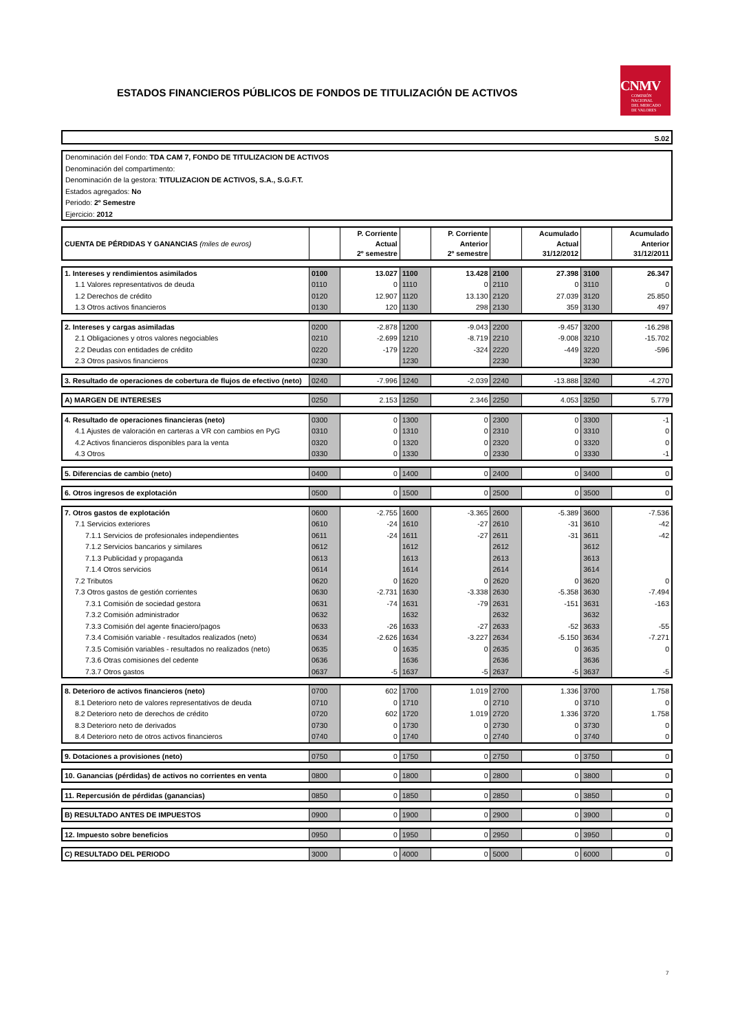ESTADOS FINANCIEROS PÚBLICOS DE FONDOS DE TITULIZACIÓN DE ACTIVOS
CNMV
COMISIÓN
NACIONAL
DEL MERCADO
DE VALORES
S.02
Denominación del Fondo: TDA CAM 7, FONDO DE TITULIZACION DE ACTIVOS
Denominación del compartimento:
Denominación de la gestora: TITULIZACION DE ACTIVOS, S.A., S.G.F.T.
Estados agregados: No
Periodo: 2º Semestre
Ejercicio: 2012
| CUENTA DE PÉRDIDAS Y GANANCIAS (miles de euros) | | P. Corriente Actual 2º semestre | | P. Corriente Anterior 2º semestre | | Acumulado Actual 31/12/2012 | | Acumulado Anterior 31/12/2011 |
| 1. Intereses y rendimientos asimilados | 0100 | 13.027 | 1100 | 13.428 | 2100 | 27.398 | 3100 | 26.347 |
| 1.1 Valores representativos de deuda | 0110 | 0 | 1110 | 0 | 2110 | 0 | 3110 | 0 |
| 1.2 Derechos de crédito | 0120 | 12.907 | 1120 | 13.130 | 2120 | 27.039 | 3120 | 25.850 |
| 1.3 Otros activos financieros | 0130 | 120 | 1130 | 298 | 2130 | 359 | 3130 | 497 |
| 2. Intereses y cargas asimiladas | 0200 | -2.878 | 1200 | -9.043 | 2200 | -9.457 | 3200 | -16.298 |
| 2.1 Obligaciones y otros valores negociables | 0210 | -2.699 | 1210 | -8.719 | 2210 | -9.008 | 3210 | -15.702 |
| 2.2 Deudas con entidades de crédito | 0220 | -179 | 1220 | -324 | 2220 | -449 | 3220 | -596 |
| 2.3 Otros pasivos financieros | 0230 | | 1230 | | 2230 | | 3230 | |
| 3. Resultado de operaciones de cobertura de flujos de efectivo (neto) | 0240 | -7.996 | 1240 | -2.039 | 2240 | -13.888 | 3240 | -4.270 |
| A) MARGEN DE INTERESES | 0250 | 2.153 | 1250 | 2.346 | 2250 | 4.053 | 3250 | 5.779 |
| 4. Resultado de operaciones financieras (neto) | 0300 | 0 | 1300 | 0 | 2300 | 0 | 3300 | -1 |
| 4.1 Ajustes de valoración en carteras a VR con cambios en PyG | 0310 | 0 | 1310 | 0 | 2310 | 0 | 3310 | 0 |
| 4.2 Activos financieros disponibles para la venta | 0320 | 0 | 1320 | 0 | 2320 | 0 | 3320 | 0 |
| 4.3 Otros | 0330 | 0 | 1330 | 0 | 2330 | 0 | 3330 | -1 |
| 5. Diferencias de cambio (neto) | 0400 | 0 | 1400 | 0 | 2400 | 0 | 3400 | 0 |
| 6. Otros ingresos de explotación | 0500 | 0 | 1500 | 0 | 2500 | 0 | 3500 | 0 |
| 7. Otros gastos de explotación | 0600 | -2.755 | 1600 | -3.365 | 2600 | -5.389 | 3600 | -7.536 |
| 7.1 Servicios exteriores | 0610 | -24 | 1610 | -27 | 2610 | -31 | 3610 | -42 |
| 7.1.1 Servicios de profesionales independientes | 0611 | -24 | 1611 | -27 | 2611 | -31 | 3611 | -42 |
| 7.1.2 Servicios bancarios y similares | 0612 | | 1612 | | 2612 | | 3612 | |
| 7.1.3 Publicidad y propaganda | 0613 | | 1613 | | 2613 | | 3613 | |
| 7.1.4 Otros servicios | 0614 | | 1614 | | 2614 | | 3614 | |
| 7.2 Tributos | 0620 | 0 | 1620 | 0 | 2620 | 0 | 3620 | 0 |
| 7.3 Otros gastos de gestión corrientes | 0630 | -2.731 | 1630 | -3.338 | 2630 | -5.358 | 3630 | -7.494 |
| 7.3.1 Comisión de sociedad gestora | 0631 | -74 | 1631 | -79 | 2631 | -151 | 3631 | -163 |
| 7.3.2 Comisión administrador | 0632 | | 1632 | | 2632 | | 3632 | |
| 7.3.3 Comisión del agente finaciero/pagos | 0633 | -26 | 1633 | -27 | 2633 | -52 | 3633 | -55 |
| 7.3.4 Comisión variable - resultados realizados (neto) | 0634 | -2.626 | 1634 | -3.227 | 2634 | -5.150 | 3634 | -7.271 |
| 7.3.5 Comisión variables - resultados no realizados (neto) | 0635 | 0 | 1635 | 0 | 2635 | 0 | 3635 | 0 |
| 7.3.6 Otras comisiones del cedente | 0636 | | 1636 | | 2636 | | 3636 | |
| 7.3.7 Otros gastos | 0637 | -5 | 1637 | -5 | 2637 | -5 | 3637 | -5 |
| 8. Deterioro de activos financieros (neto) | 0700 | 602 | 1700 | 1.019 | 2700 | 1.336 | 3700 | 1.758 |
| 8.1 Deterioro neto de valores representativos de deuda | 0710 | 0 | 1710 | 0 | 2710 | 0 | 3710 | 0 |
| 8.2 Deterioro neto de derechos de crédito | 0720 | 602 | 1720 | 1.019 | 2720 | 1.336 | 3720 | 1.758 |
| 8.3 Deterioro neto de derivados | 0730 | 0 | 1730 | 0 | 2730 | 0 | 3730 | 0 |
| 8.4 Deterioro neto de otros activos financieros | 0740 | 0 | 1740 | 0 | 2740 | 0 | 3740 | 0 |
| 9. Dotaciones a provisiones (neto) | 0750 | 0 | 1750 | 0 | 2750 | 0 | 3750 | 0 |
| 10. Ganancias (pérdidas) de activos no corrientes en venta | 0800 | 0 | 1800 | 0 | 2800 | 0 | 3800 | 0 |
| 11. Repercusión de pérdidas (ganancias) | 0850 | 0 | 1850 | 0 | 2850 | 0 | 3850 | 0 |
| B) RESULTADO ANTES DE IMPUESTOS | 0900 | 0 | 1900 | 0 | 2900 | 0 | 3900 | 0 |
| 12. Impuesto sobre beneficios | 0950 | 0 | 1950 | 0 | 2950 | 0 | 3950 | 0 |
| C) RESULTADO DEL PERIODO | 3000 | 0 | 4000 | 0 | 5000 | 0 | 6000 | 0 |
7